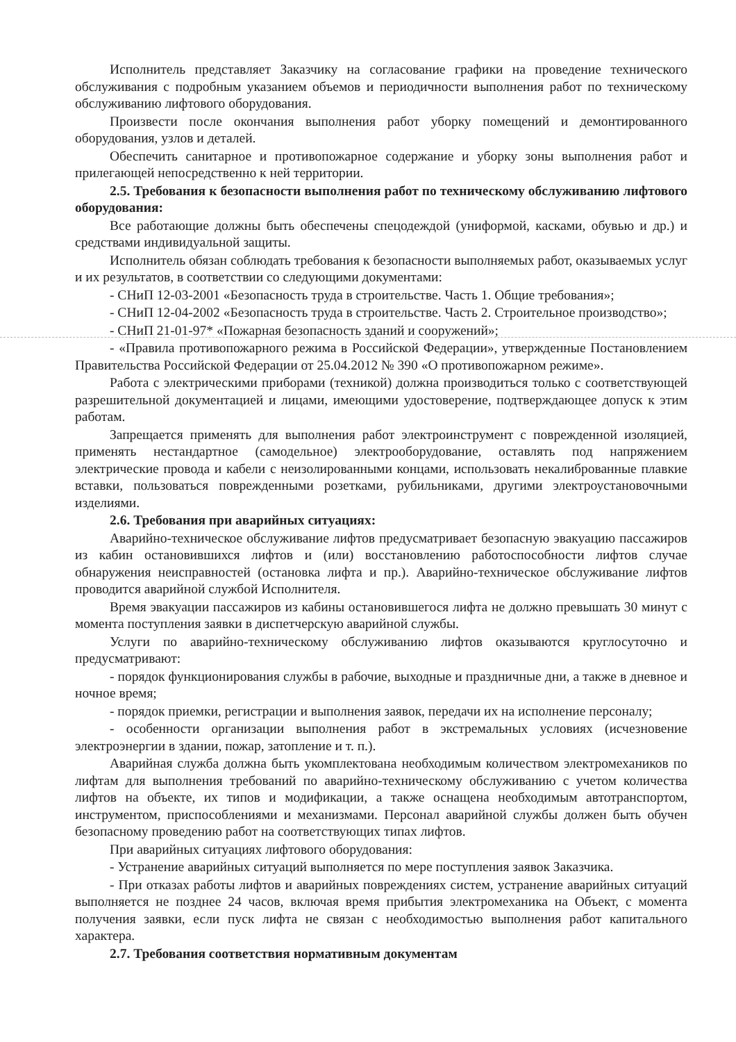Исполнитель представляет Заказчику на согласование графики на проведение технического обслуживания с подробным указанием объемов и периодичности выполнения работ по техническому обслуживанию лифтового оборудования.
Произвести после окончания выполнения работ уборку помещений и демонтированного оборудования, узлов и деталей.
Обеспечить санитарное и противопожарное содержание и уборку зоны выполнения работ и прилегающей непосредственно к ней территории.
2.5. Требования к безопасности выполнения работ по техническому обслуживанию лифтового оборудования:
Все работающие должны быть обеспечены спецодеждой (униформой, касками, обувью и др.) и средствами индивидуальной защиты.
Исполнитель обязан соблюдать требования к безопасности выполняемых работ, оказываемых услуг и их результатов, в соответствии со следующими документами:
- СНиП 12-03-2001 «Безопасность труда в строительстве. Часть 1. Общие требования»;
- СНиП 12-04-2002 «Безопасность труда в строительстве. Часть 2. Строительное производство»;
- СНиП 21-01-97* «Пожарная безопасность зданий и сооружений»;
- «Правила противопожарного режима в Российской Федерации», утвержденные Постановлением Правительства Российской Федерации от 25.04.2012 № 390 «О противопожарном режиме».
Работа с электрическими приборами (техникой) должна производиться только с соответствующей разрешительной документацией и лицами, имеющими удостоверение, подтверждающее допуск к этим работам.
Запрещается применять для выполнения работ электроинструмент с поврежденной изоляцией, применять нестандартное (самодельное) электрооборудование, оставлять под напряжением электрические провода и кабели с неизолированными концами, использовать некалиброванные плавкие вставки, пользоваться поврежденными розетками, рубильниками, другими электроустановочными изделиями.
2.6. Требования при аварийных ситуациях:
Аварийно-техническое обслуживание лифтов предусматривает безопасную эвакуацию пассажиров из кабин остановившихся лифтов и (или) восстановлению работоспособности лифтов случае обнаружения неисправностей (остановка лифта и пр.). Аварийно-техническое обслуживание лифтов проводится аварийной службой Исполнителя.
Время эвакуации пассажиров из кабины остановившегося лифта не должно превышать 30 минут с момента поступления заявки в диспетчерскую аварийной службы.
Услуги по аварийно-техническому обслуживанию лифтов оказываются круглосуточно и предусматривают:
- порядок функционирования службы в рабочие, выходные и праздничные дни, а также в дневное и ночное время;
- порядок приемки, регистрации и выполнения заявок, передачи их на исполнение персоналу;
- особенности организации выполнения работ в экстремальных условиях (исчезновение электроэнергии в здании, пожар, затопление и т. п.).
Аварийная служба должна быть укомплектована необходимым количеством электромехаников по лифтам для выполнения требований по аварийно-техническому обслуживанию с учетом количества лифтов на объекте, их типов и модификации, а также оснащена необходимым автотранспортом, инструментом, приспособлениями и механизмами. Персонал аварийной службы должен быть обучен безопасному проведению работ на соответствующих типах лифтов.
При аварийных ситуациях лифтового оборудования:
- Устранение аварийных ситуаций выполняется по мере поступления заявок Заказчика.
- При отказах работы лифтов и аварийных повреждениях систем, устранение аварийных ситуаций выполняется не позднее 24 часов, включая время прибытия электромеханика на Объект, с момента получения заявки, если пуск лифта не связан с необходимостью выполнения работ капитального характера.
2.7. Требования соответствия нормативным документам